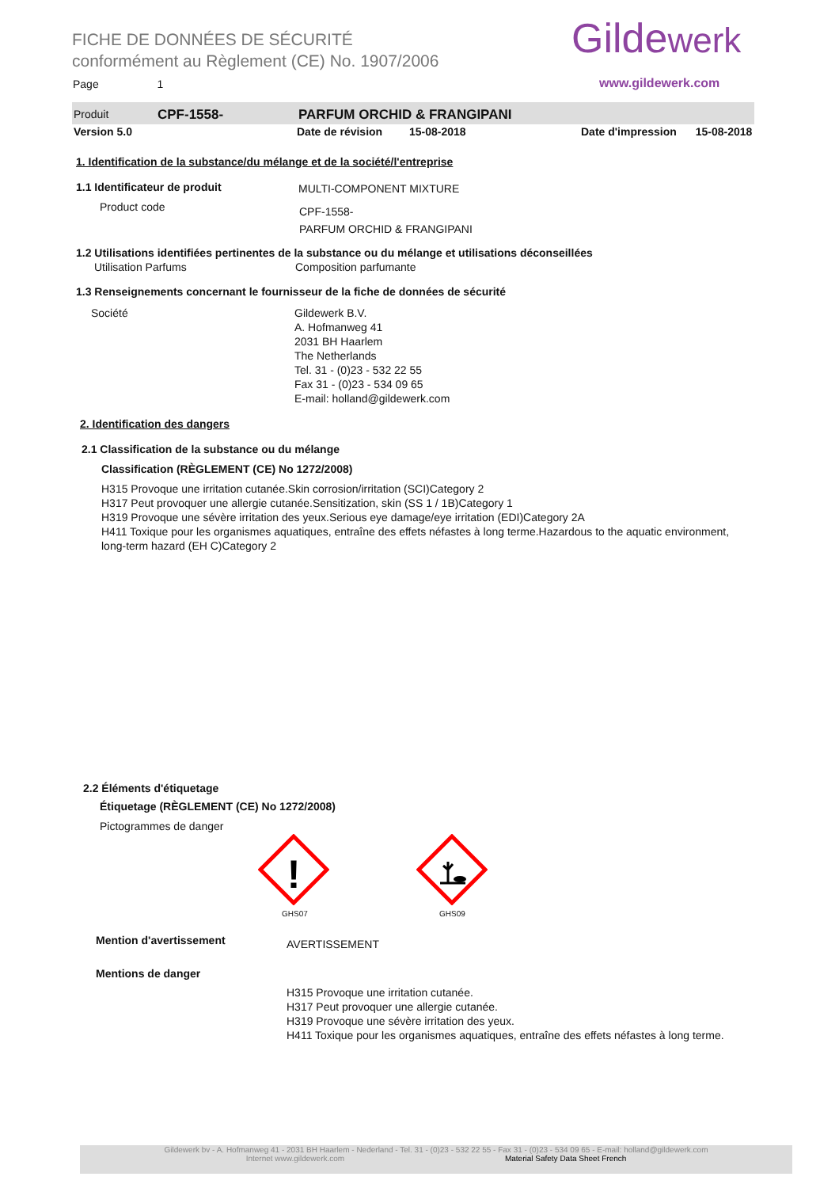FICHE DE DONNÉES DE SÉCURITÉ
conformément au Règlement (CE) No. 1907/2006
Gildewerk
www.gildewerk.com
Page 1
Produit CPF-1558- PARFUM ORCHID & FRANGIPANI
Version 5.0 Date de révision 15-08-2018 Date d'impression 15-08-2018
1. Identification de la substance/du mélange et de la société/l'entreprise
1.1 Identificateur de produit MULTI-COMPONENT MIXTURE
Product code
CPF-1558-
PARFUM ORCHID & FRANGIPANI
1.2 Utilisations identifiées pertinentes de la substance ou du mélange et utilisations déconseillées
Utilisation Parfums Composition parfumante
1.3 Renseignements concernant le fournisseur de la fiche de données de sécurité
Société
Gildewerk B.V.
A. Hofmanweg 41
2031 BH Haarlem
The Netherlands
Tel. 31 - (0)23 - 532 22 55
Fax 31 - (0)23 - 534 09 65
E-mail: holland@gildewerk.com
2. Identification des dangers
2.1 Classification de la substance ou du mélange
Classification (RÈGLEMENT (CE) No 1272/2008)
H315 Provoque une irritation cutanée.Skin corrosion/irritation (SCI)Category 2
H317 Peut provoquer une allergie cutanée.Sensitization, skin (SS 1 / 1B)Category 1
H319 Provoque une sévère irritation des yeux.Serious eye damage/eye irritation (EDI)Category 2A
H411 Toxique pour les organismes aquatiques, entraîne des effets néfastes à long terme.Hazardous to the aquatic environment, long-term hazard (EH C)Category 2
2.2 Éléments d'étiquetage
Étiquetage (RÈGLEMENT (CE) No 1272/2008)
Pictogrammes de danger
!
GHS07 GHS09
Mention d'avertissement AVERTISSEMENT
Mentions de danger
H315 Provoque une irritation cutanée.
H317 Peut provoquer une allergie cutanée.
H319 Provoque une sévère irritation des yeux.
H411 Toxique pour les organismes aquatiques, entraîne des effets néfastes à long terme.
Gildewerk bv - A. Hofmanweg 41 - 2031 BH Haarlem - Nederland - Tel. 31 - (0)23 - 532 22 55 - Fax 31 - (0)23 - 534 09 65 - E-mail: holland@gildewerk.com
Internet www.gildewerk.com Material Safety Data Sheet French